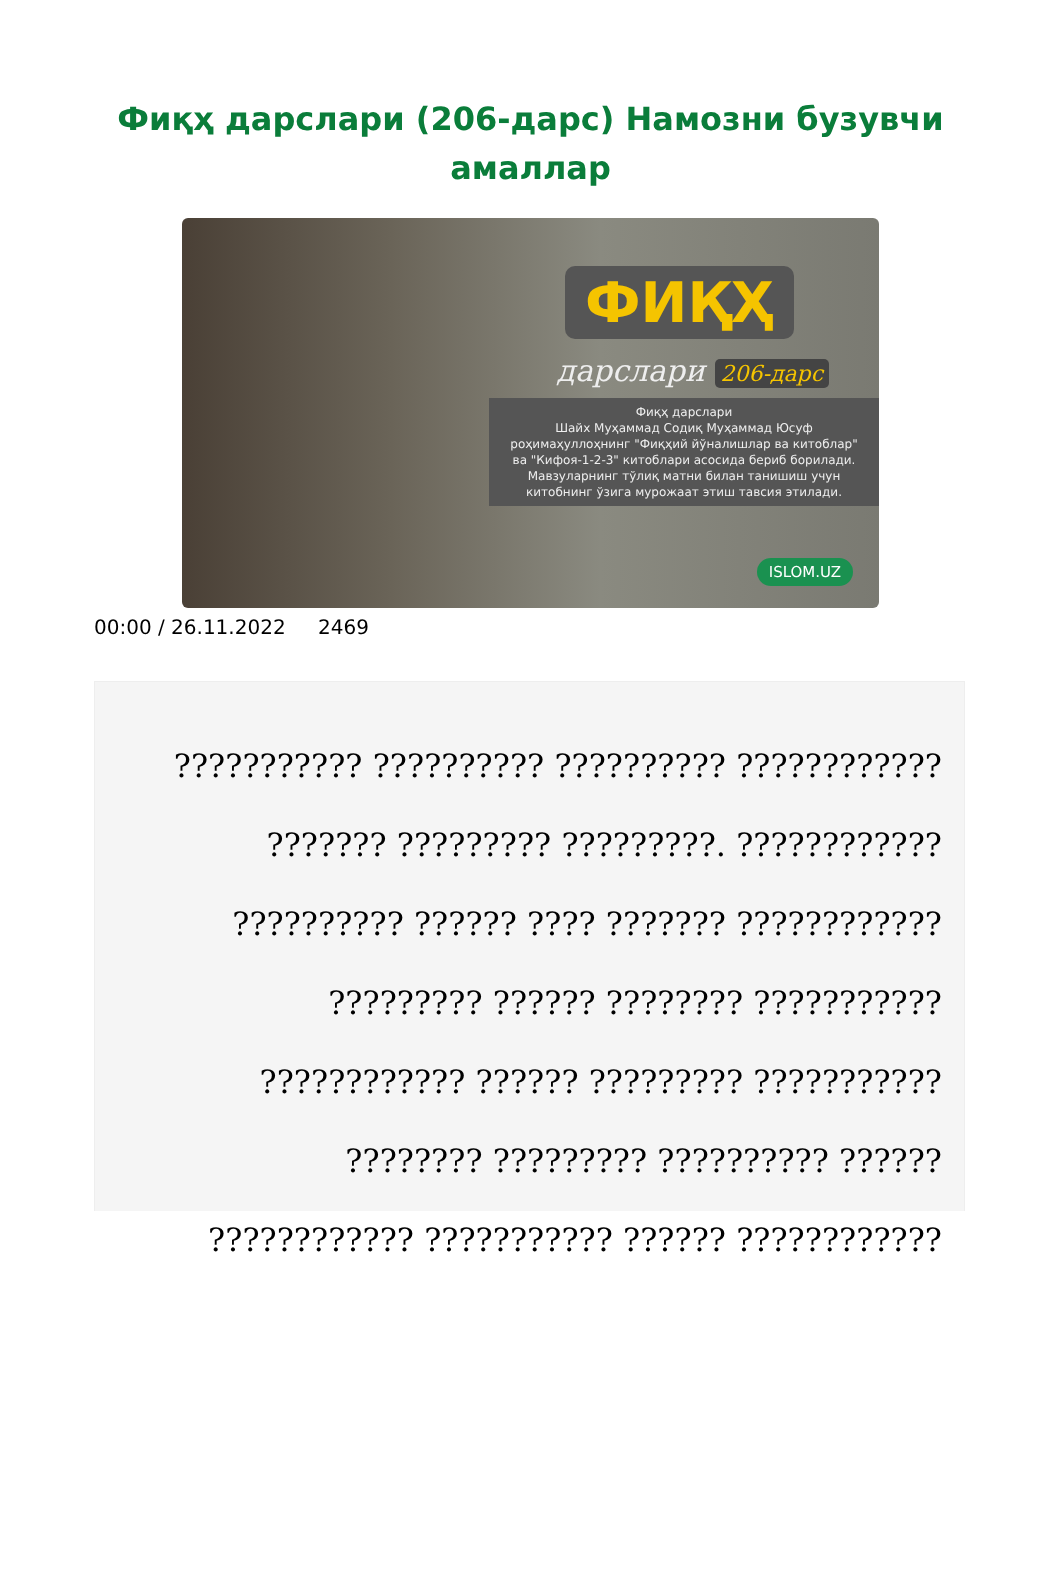Фиқҳ дарслари (206-дарс) Намозни бузувчи амаллар
ФИҚҲ
дарслари 206-дарс
Фиқҳ дарслари
Шайх Муҳаммад Содиқ Муҳаммад Юсуф
роҳимаҳуллоҳнинг "Фиқҳий йўналишлар ва китоблар"
ва "Кифоя-1-2-3" китоблари асосида бериб борилади.
Мавзуларнинг тўлиқ матни билан танишиш учун
китобнинг ўзига мурожаат этиш тавсия этилади.
ISLOM.UZ
00:00 / 26.11.2022 2469
??????????? ?????????? ?????????? ????????????
??????? ????????? ?????????. ????????????
?????????? ?????? ???? ??????? ????????????
????????? ?????? ???????? ???????????
???????????? ?????? ????????? ???????????
???????? ????????? ?????????? ??????
???????????? ??????????? ?????? ????????????